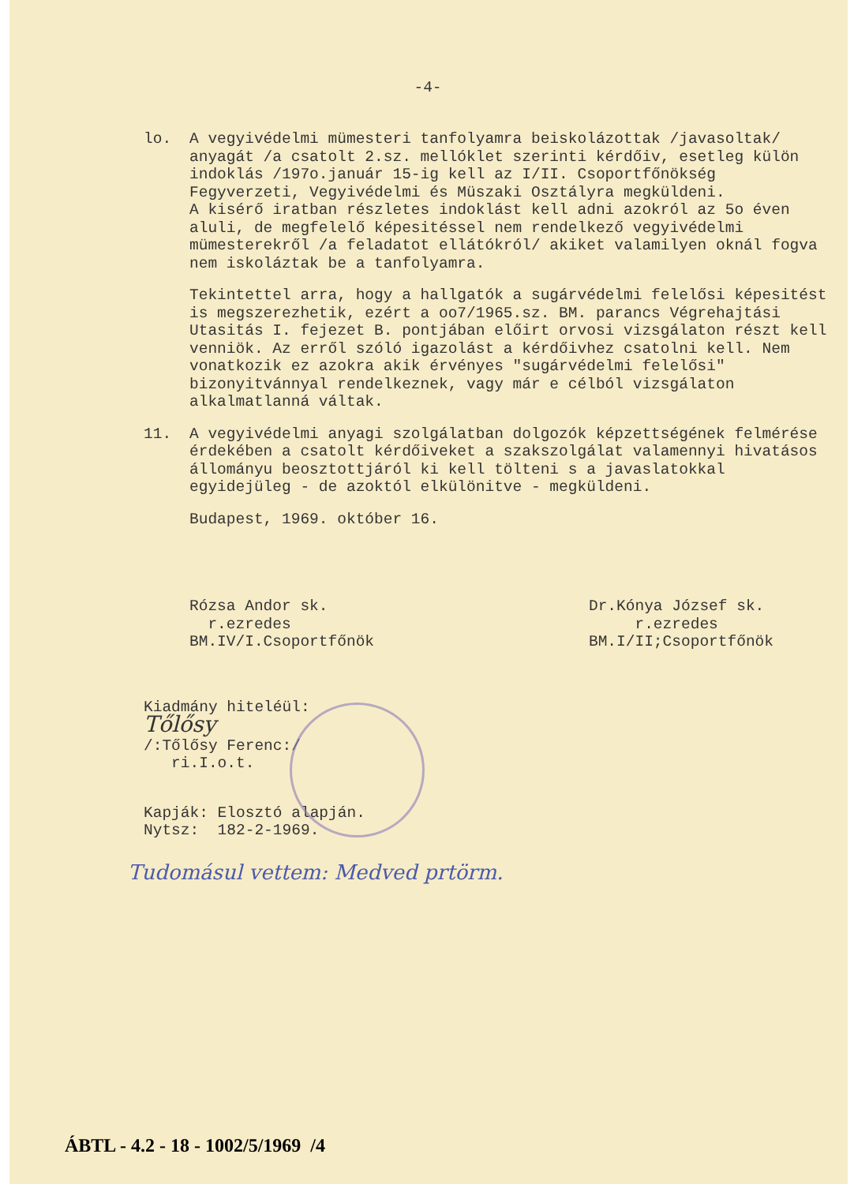-4-
lo. A vegyivédelmi mümesteri tanfolyamra beiskolázottak /javasoltak/ anyagát /a csatolt 2.sz. mellóklet szerinti kérdőiv, esetleg külön indoklás /197o.január 15-ig kell az I/II. Csoportfőnökség Fegyverzeti, Vegyivédelmi és Müszaki Osztályra megküldeni.
A kisérő iratban részletes indoklást kell adni azokról az 5o éven aluli, de megfelelő képesitéssel nem rendelkező vegyivédelmi mümesterekről /a feladatot ellátókról/ akiket valamilyen oknál fogva nem iskoláztak be a tanfolyamra.
Tekintettel arra, hogy a hallgatók a sugárvédelmi felelősi képesitést is megszerezhetik, ezért a oo7/1965.sz. BM. parancs Végrehajtási Utasitás I. fejezet B. pontjában előirt orvosi vizsgálaton részt kell venniök. Az erről szóló igazolást a kérdőivhez csatolni kell. Nem vonatkozik ez azokra akik érvényes "sugárvédelmi felelősi" bizonyitvánnyal rendelkeznek, vagy már e célból vizsgálaton alkalmatlanná váltak.
11. A vegyivédelmi anyagi szolgálatban dolgozók képzettségének felmérése érdekében a csatolt kérdőiveket a szakszolgálat valamennyi hivatásos állományu beosztottjáról ki kell tölteni s a javaslatokkal egyidejüleg - de azoktól elkülönitve - megküldeni.
Budapest, 1969. október 16.
Rózsa Andor sk.
r.ezredes
BM.IV/I.Csoportfőnök
Dr.Kónya József sk.
r.ezredes
BM.I/II;Csoportfőnök
Kiadmány hiteléül:
Tőlősy
/:Tőlősy Ferenc:/
ri.I.o.t.
Kapják: Elosztó alapján.
Nytsz: 182-2-1969.
Tudomásul vettem: Medved prtörm.
ÁBTL - 4.2 - 18 - 1002/5/1969 /4